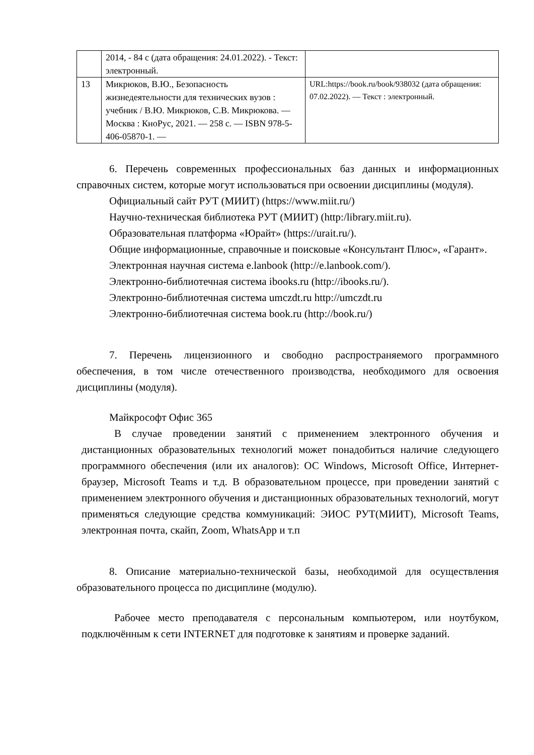| | 2014, - 84 с (дата обращения: 24.01.2022). - Текст: электронный. | |
| 13 | Микрюков, В.Ю., Безопасность жизнедеятельности для технических вузов : учебник / В.Ю. Микрюков, С.В. Микрюкова. — Москва : КноРус, 2021. — 258 с. — ISBN 978-5-406-05870-1. — | URL:https://book.ru/book/938032 (дата обращения: 07.02.2022). — Текст : электронный. |
6. Перечень современных профессиональных баз данных и информационных справочных систем, которые могут использоваться при освоении дисциплины (модуля).
Официальный сайт РУТ (МИИТ) (https://www.miit.ru/)
Научно-техническая библиотека РУТ (МИИТ) (http:/library.miit.ru).
Образовательная платформа «Юрайт» (https://urait.ru/).
Общие информационные, справочные и поисковые «Консультант Плюс», «Гарант».
Электронная научная система e.lanbook (http://e.lanbook.com/).
Электронно-библиотечная система ibooks.ru (http://ibooks.ru/).
Электронно-библиотечная система umczdt.ru http://umczdt.ru
Электронно-библиотечная система book.ru (http://book.ru/)
7. Перечень лицензионного и свободно распространяемого программного обеспечения, в том числе отечественного производства, необходимого для освоения дисциплины (модуля).
Майкрософт Офис 365
В случае проведении занятий с применением электронного обучения и дистанционных образовательных технологий может понадобиться наличие следующего программного обеспечения (или их аналогов): ОС Windows, Microsoft Office, Интернет-браузер, Microsoft Teams и т.д. В образовательном процессе, при проведении занятий с применением электронного обучения и дистанционных образовательных технологий, могут применяться следующие средства коммуникаций: ЭИОС РУТ(МИИТ), Microsoft Teams, электронная почта, скайп, Zoom, WhatsApp и т.п
8. Описание материально-технической базы, необходимой для осуществления образовательного процесса по дисциплине (модулю).
Рабочее место преподавателя с персональным компьютером, или ноутбуком, подключённым к сети INTERNET для подготовке к занятиям и проверке заданий.